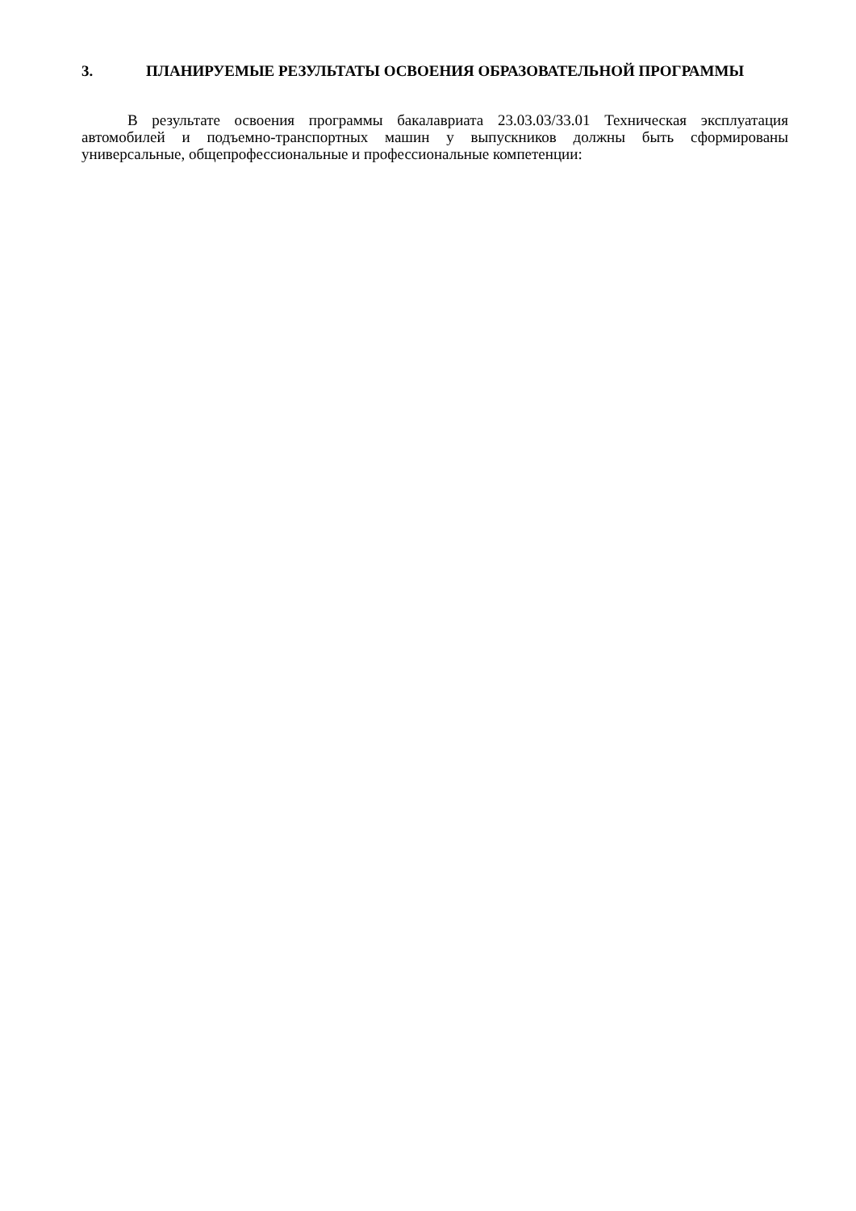3. ПЛАНИРУЕМЫЕ РЕЗУЛЬТАТЫ ОСВОЕНИЯ ОБРАЗОВАТЕЛЬНОЙ ПРОГРАММЫ
В результате освоения программы бакалавриата 23.03.03/33.01 Техническая эксплуатация автомобилей и подъемно-транспортных машин у выпускников должны быть сформированы универсальные, общепрофессиональные и профессиональные компетенции: